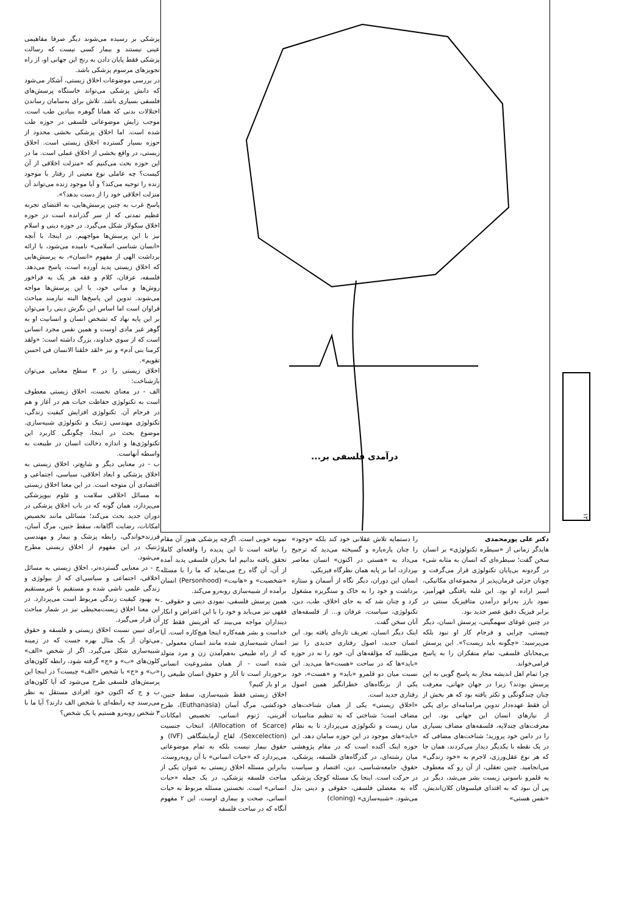پزشکی بر رسیده می‌شوند دیگر صرفا مفاهیمی عینی نیستند و بیمار کسی نیست که رسالت پزشکی فقط پایان دادن به رنج این جهانی او، از راه تجویزهای مرسوم پزشکی باشد.
در بررسی موضوعات اخلاق زیستی، آشکار می‌شود که دانش پزشکی می‌تواند خاستگاه پرسش‌های فلسفی بسیاری باشد. تلاش برای به‌سامان رساندن اختلالات بدنی که همانا گوهره بنیادین طب است، موجب زایش موضوعاتی فلسفی در حوزه طب شده است. اما اخلاق پزشکی بخشی محدود از حوزه بسیار گسترده اخلاق زیستی است. اخلاق زیستی، در واقع بخشی از اخلاق عملی است. ما در این حوزه بحث می‌کنیم که «منزلت اخلاقی از آن کیست؟ چه عاملی نوع معینی از رفتار با موجود زنده را توجیه می‌کند؟ و آیا موجود زنده می‌تواند آن منزلت اخلاقی خود را از دست بدهد؟».
پاسخ غرب به چنین پرسش‌هایی، به اقتضای تجربه عظیم تمدنی که از سر گذرانده است در حوزه اخلاق سکولار شکل می‌گیرد. در حوزه دینی و اسلام نیز با این پرسش‌ها مواجهیم. در اینجا، با آنچه «انسان شناسی اسلامی» نامیده می‌شود، با ارائه برداشت الهی از مفهوم «انسان»، به پرسش‌هایی که اخلاق زیستی پدید آورده است، پاسخ می‌دهد. فلسفه، عرفان، کلام و فقه هر یک به فراخور روش‌ها و مبانی خود، با این پرسش‌ها مواجه می‌شوند. تدوین این پاسخ‌ها البته نیازمند مباحث فراوان است اما اساس این نگرش دینی را می‌توان بر این پایه نهاد که تشخص انسان و انسانیت او به گوهر غیر مادی اوست و همین نفس مجرد انسانی است که از سوی خداوند، بزرگ داشته است: «ولقد کرمنا بنی آدم» و نیز «لقد خلقنا الانسان فی احسن تقویم».
اخلاق زیستی را در ۳ سطح معنایی می‌توان بازشناخت:
الف - در معنای نخست، اخلاق زیستی معطوف است به تکنولوژی حفاظت حیات هم در آغاز و هم در فرجام آن. تکنولوژی افزایش کیفیت زندگی، تکنولوژی مهندسی ژنتیک و تکنولوژی شبیه‌سازی. موضوع بحث در اینجا، چگونگی کاربرد این تکنولوژی‌ها و اندازه دخالت انسان در طبیعت به واسطه آنهاست.
ب - در معنایی دیگر و شایع‌تر، اخلاق زیستی به اخلاق پزشکی و ابعاد اخلاقی، سیاسی، اجتماعی و اقتصادی آن متوجه است. در این معنا اخلاق زیستی به مسائل اخلاقی سلامت و علوم بیوپزشکی می‌پردازد، همان گونه که در باب اخلاق پزشکی در دوران جدید بحث می‌کند؛ مسائلی مانند تخصیص امکانات، رضایت آگاهانه، سقط جنین، مرگ آسان، فرزندخواندگی، رابطه پزشک و بیمار و مهندسی ژنتیک در این مفهوم از اخلاق زیستی مطرح می‌شود.
ج - در معنایی گسترده‌تر، اخلاق زیستی به مسائل اخلاقی، اجتماعی و سیاسی‌ای که از بیولوژی و زندگی علمی ناشی شده و مستقیم یا غیرمستقیم به بهبود کیفیت زندگی مربوط است می‌پردازد. در این معنا اخلاق زیست‌محیطی نیز در شمار مباحث آن قرار می‌گیرد.
برای تبیین نسبت اخلاق زیستی و فلسفه و حقوق می‌توان از یک مثال بهره جست که در زمینه شبیه‌سازی شکل می‌گیرد. اگر از شخص «الف» کلون‌های «ب» و «ج» گرفته شود، رابطه کلون‌های «ب» و «ج» با شخص «الف» چیست؟ در اینجا این پرسش‌های فلسفی طرح می‌شود که آیا کلون‌های ب و ج که اکنون خود افرادی مستقل به نظر می‌رسند چه رابطه‌ای با شخص الف دارند؟ آیا ما با ۳ شخص روبه‌رو هستیم یا یک شخص؟
درآمدی فلسفی بر...
۱۲
دکتر علی پورمحمدی
هایدگر زمانی از «سیطره تکنولوژی» بر انسان سخن گفت؛ سیطره‌ای که انسان به مثابه شیء در گردونه بی‌پایان تکنولوژی قرار می‌گرفت و چونان جزئی فرمان‌پذیر از مجموعه‌ای مکانیکی، اسیر اراده او بود. این غلبه یافتگی قهرآمیز، نمود بارز به‌زانو درآمدن متافیزیک سنتی در برابر فیزیک دقیق عصر جدید بود.
در چنین غوغای سهمگینی، پرسش انسان، دیگر چیستی، چرایی و فرجام کار او نبود بلکه می‌پرسید: «چگونه باید زیست؟». این پرسش بی‌محابای فلسفی، تمام متفکران را به پاسخ فرامی‌خواند.
چرا تمام اهل اندیشه مجاز به پاسخ گویی به این پرسش بودند؟ زیرا در جهان جهانی، معرفت چنان چندگونگی و تکثر یافته بود که هر بخش از آن فقط عهده‌دار تدوین مرامنامه‌ای برای یکی از نیازهای انسان این جهانی بود. این معرفت‌های چندلایه، فلسفه‌های مضاف بسیاری را در دامن خود پرورید؛ شناخت‌های مضافی که در یک نقطه با یکدیگر دیدار می‌کردند، همان جا که هر نوع عقل‌ورزی، لاجرم به «خود زندگی» می‌انجامید. چنین تعقلی، از آن رو که معطوف به قلمرو ناسوتی زیست بشر می‌شد، دیگر در پی آن نبود که به اقتدای فیلسوفان کلان‌اندیش، «نفس هستی»
را دستمایه تلاش عقلانی خود کند بلکه «وجود» را چنان پاره‌پاره و گسیخته می‌دید که ترجیح می‌داد به «هستی در اکنون» انسان معاصر بپردازد، اما بر پایه همان نظرگاه فیزیکی.
انسان این دوران، دیگر نگاه از آسمان و ستاره برداشت و خود را به خاک و سنگریزه مشغول کرد و چنان شد که به جای اخلاق، طب، دین، تکنولوژی، سیاست، عرفان و... از فلسفه‌های آنان سخن گفت.
اینک دیگر انسان، تعریف تازه‌ای یافته بود. این انسان جدید، اصول رفتاری جدیدی را نیز می‌طلبید که مؤلفه‌های آن، خود را نه در حوزه «باید»ها که در ساحت «هست»ها می‌دید. این نسبت میان دو قلمرو «باید» و «هست»، خود یکی از بزنگاه‌های خطرانگیز همین اصول رفتاری جدید است.
«اخلاق زیستی» یکی از همان شناخت‌های مضاف است؛ شناختی که به تنظیم مناسبات میان زیست و تکنولوژی می‌پردازد تا به نظام «باید»های موجود در این حوزه سامان دهد. این حوزه اینک آکنده است که در مقام پژوهشی میان رشته‌ای، در گذرگاه‌های فلسفه، پزشکی، حقوق، جامعه‌شناسی، دین، اقتصاد و سیاست در حرکت است. اینجا یک مسئله کوچک پزشکی گاه به معضلی فلسفی، حقوقی و دینی بدل می‌شود. «شبیه‌سازی» (cloning)
نمونه خوبی است. اگرچه پزشکی هنوز آن مقام را نیافته است تا این پدیده را واقعه‌ای کاملا تحقق یافته بدانیم اما بحران فلسفی پدید آمده از آن، آن گاه رخ می‌نماید که ما را با مسئله «شخصیت» و «هانیت» (Personhood) انسان برآمده از شبیه‌سازی روبه‌رو می‌کند.
همین پرسش فلسفی، نمودی دینی و حقوقی - فقهی نیز می‌یابد و خود را با این اعتراض و انکار دینداران مواجه می‌بیند که آفرینش فقط کار خداست و بشر همه‌کاره اینجا هیچ‌کاره است. آیا انسان شبیه‌سازی شده مانند انسان معمولی - که از راه طبیعی به‌هم‌آمدن زن و مرد متولد شده است - از همان مشروعیت انسانی برخوردار است تا آثار و حقوق انسان طبیعی را بر او بار کنیم؟
اخلاق زیستی فقط شبیه‌سازی، سقط جنین، خودکشی، مرگ آسان (Euthanasia)، طرح آفرینی، ژنوم انسانی، تخصیص امکانات (Allocation of Scarce)، انتخاب جنسیت (Sexcelection)، لقاح آزمایشگاهی (IVF) و حقوق بیمار نیست بلکه به تمام موضوعاتی می‌پردازد که «حیات انسانی» با آن روبه‌روست. بنابراین مسئله اخلاق زیستی به عنوان یکی از مباحث فلسفه پزشکی، در یک جمله «حیات انسانی» است. نخستین مسئله مربوط به حیات انسانی، صحت و بیماری اوست. این ۲ مفهوم آنگاه که در ساحت فلسفه